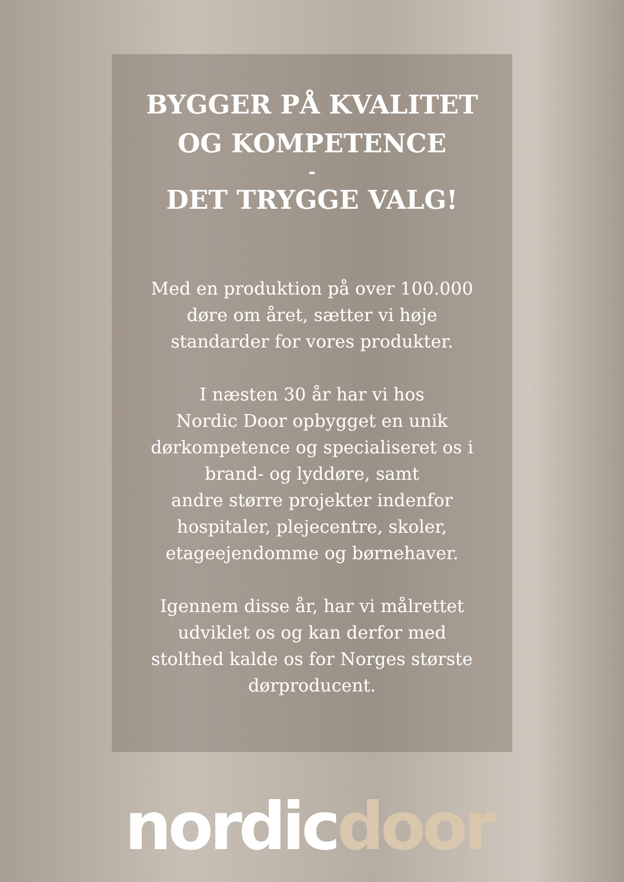BYGGER PÅ KVALITET
OG KOMPETENCE
-
DET TRYGGE VALG!
Med en produktion på over 100.000
døre om året, sætter vi høje
standarder for vores produkter.
I næsten 30 år har vi hos
Nordic Door opbygget en unik
dørkompetence og specialiseret os i
brand- og lyddøre, samt
andre større projekter indenfor
hospitaler, plejecentre, skoler,
etageejendomme og børnehaver.
Igennem disse år, har vi målrettet
udviklet os og kan derfor med
stolthed kalde os for Norges største
dørproducent.
nordicdoor